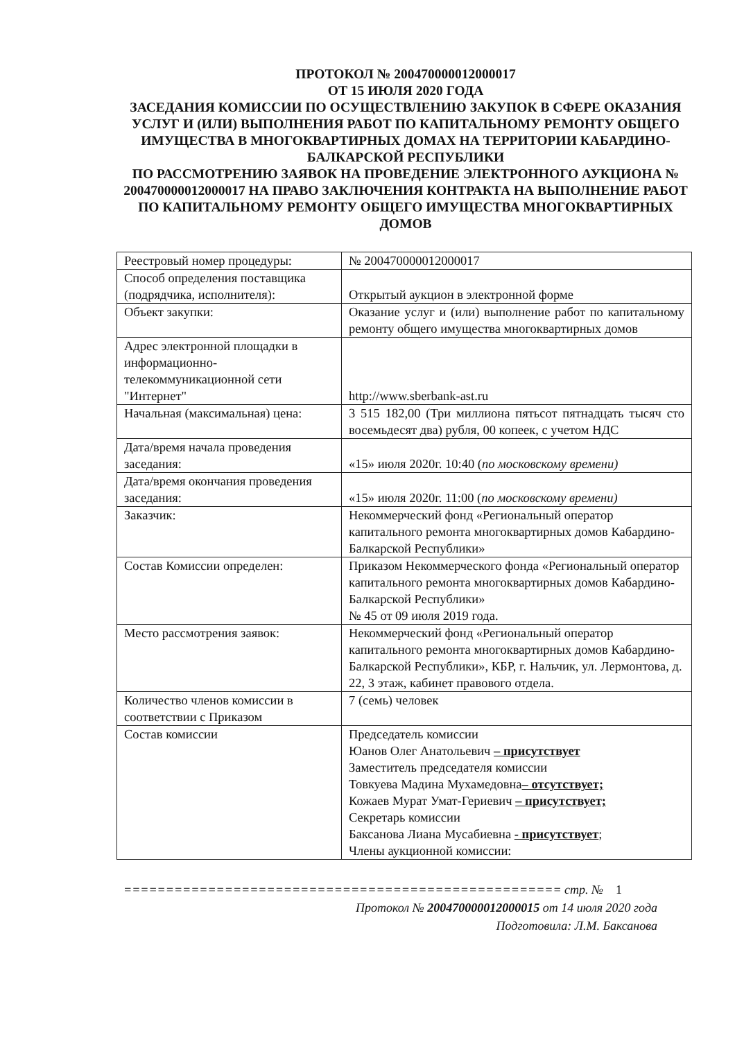ПРОТОКОЛ № 200470000012000017
ОТ 15 ИЮЛЯ 2020 ГОДА
ЗАСЕДАНИЯ КОМИССИИ ПО ОСУЩЕСТВЛЕНИЮ ЗАКУПОК В СФЕРЕ ОКАЗАНИЯ УСЛУГ И (ИЛИ) ВЫПОЛНЕНИЯ РАБОТ ПО КАПИТАЛЬНОМУ РЕМОНТУ ОБЩЕГО ИМУЩЕСТВА В МНОГОКВАРТИРНЫХ ДОМАХ НА ТЕРРИТОРИИ КАБАРДИНО-БАЛКАРСКОЙ РЕСПУБЛИКИ
ПО РАССМОТРЕНИЮ ЗАЯВОК НА ПРОВЕДЕНИЕ ЭЛЕКТРОННОГО АУКЦИОНА № 200470000012000017 НА ПРАВО ЗАКЛЮЧЕНИЯ КОНТРАКТА НА ВЫПОЛНЕНИЕ РАБОТ ПО КАПИТАЛЬНОМУ РЕМОНТУ ОБЩЕГО ИМУЩЕСТВА МНОГОКВАРТИРНЫХ ДОМОВ
| Реестровый номер процедуры: | № 200470000012000017 |
| Способ определения поставщика (подрядчика, исполнителя): | Открытый аукцион в электронной форме |
| Объект закупки: | Оказание услуг и (или) выполнение работ по капитальному ремонту общего имущества многоквартирных домов |
| Адрес электронной площадки в информационно-телекоммуникационной сети "Интернет" | http://www.sberbank-ast.ru |
| Начальная (максимальная) цена: | 3 515 182,00 (Три миллиона пятьсот пятнадцать тысяч сто восемьдесят два) рубля, 00 копеек, с учетом НДС |
| Дата/время начала проведения заседания: | «15» июля 2020г. 10:40 ( по московскому времени) |
| Дата/время окончания проведения заседания: | «15» июля 2020г. 11:00 ( по московскому времени) |
| Заказчик: | Некоммерческий фонд «Региональный оператор капитального ремонта многоквартирных домов Кабардино-Балкарской Республики» |
| Состав Комиссии определен: | Приказом Некоммерческого фонда «Региональный оператор капитального ремонта многоквартирных домов Кабардино-Балкарской Республики» № 45 от 09 июля 2019 года. |
| Место рассмотрения заявок: | Некоммерческий фонд «Региональный оператор капитального ремонта многоквартирных домов Кабардино-Балкарской Республики», КБР, г. Нальчик, ул. Лермонтова, д. 22, 3 этаж, кабинет правового отдела. |
| Количество членов комиссии в соответствии с Приказом | 7 (семь) человек |
| Состав комиссии | Председатель комиссии Юанов Олег Анатольевич – присутствует Заместитель председателя комиссии Товкуева Мадина Мухамедовна – отсутствует; Кожаев Мурат Умат-Гериевич – присутствует; Секретарь комиссии Баксанова Лиана Мусабиевна - присутствует ; Члены аукционной комиссии: |
==================================================== стр. № 1
Протокол № 200470000012000015 от 14 июля 2020 года
Подготовила: Л.М. Баксанова